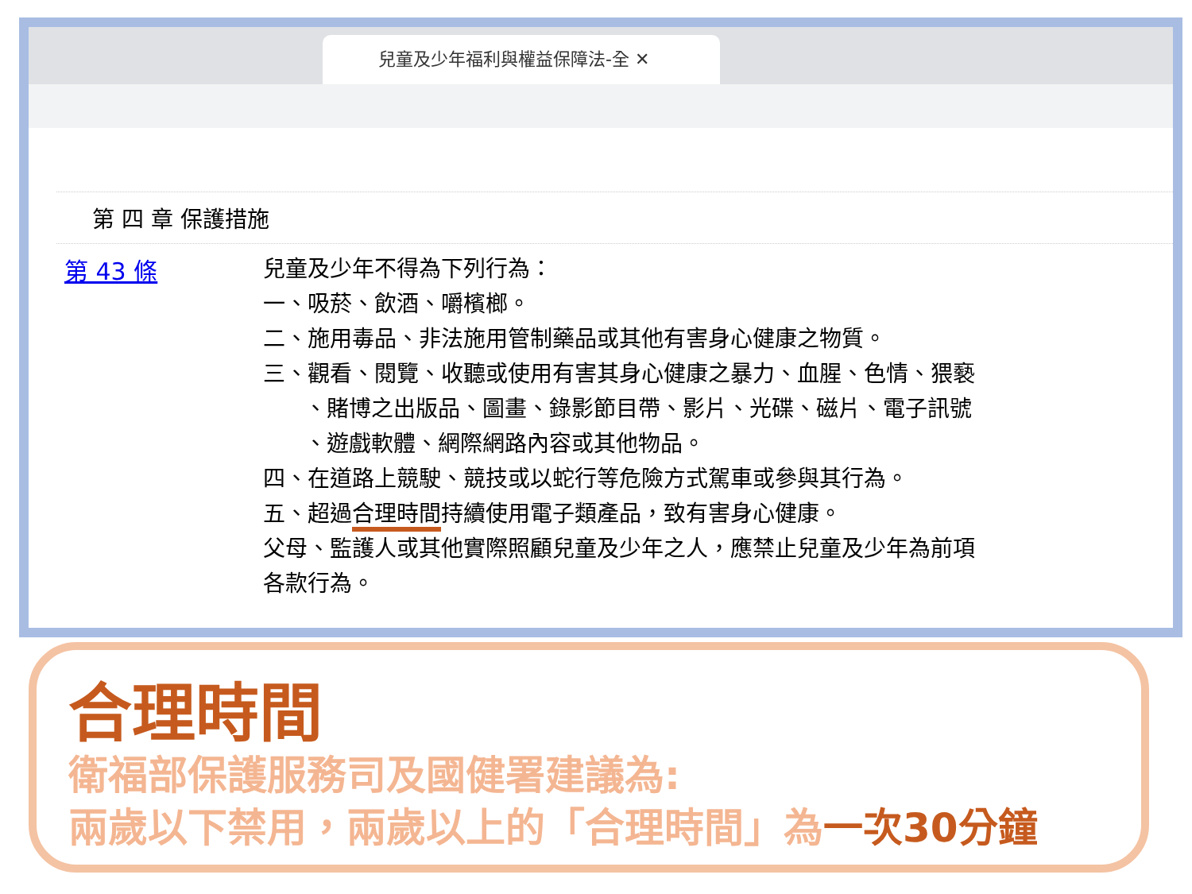兒童及少年福利與權益保障法-全 ✕
第 四 章 保護措施
第 43 條
兒童及少年不得為下列行為：
一、吸菸、飲酒、嚼檳榔。
二、施用毒品、非法施用管制藥品或其他有害身心健康之物質。
三、觀看、閱覽、收聽或使用有害其身心健康之暴力、血腥、色情、猥褻
、賭博之出版品、圖畫、錄影節目帶、影片、光碟、磁片、電子訊號
、遊戲軟體、網際網路內容或其他物品。
四、在道路上競駛、競技或以蛇行等危險方式駕車或參與其行為。
五、超過合理時間持續使用電子類產品，致有害身心健康。
父母、監護人或其他實際照顧兒童及少年之人，應禁止兒童及少年為前項
各款行為。
合理時間
衛福部保護服務司及國健署建議為:
兩歲以下禁用，兩歲以上的「合理時間」為一次30分鐘